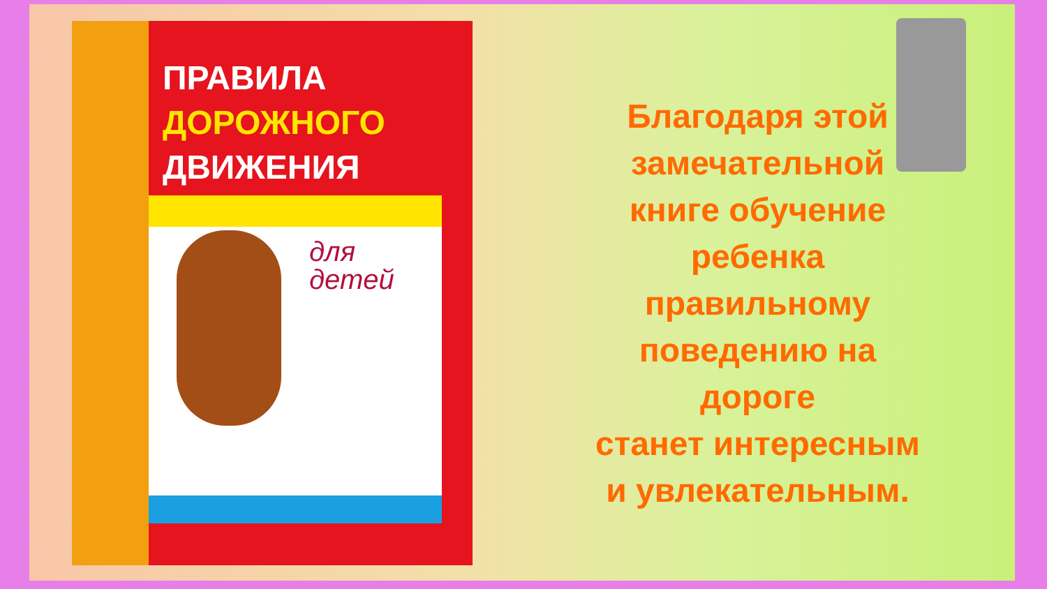ПРАВИЛА
ДОРОЖНОГО
ДВИЖЕНИЯ
для
детей
Благодаря этой
замечательной
книге обучение
ребенка
правильному
поведению на
дороге
станет интересным
и увлекательным.